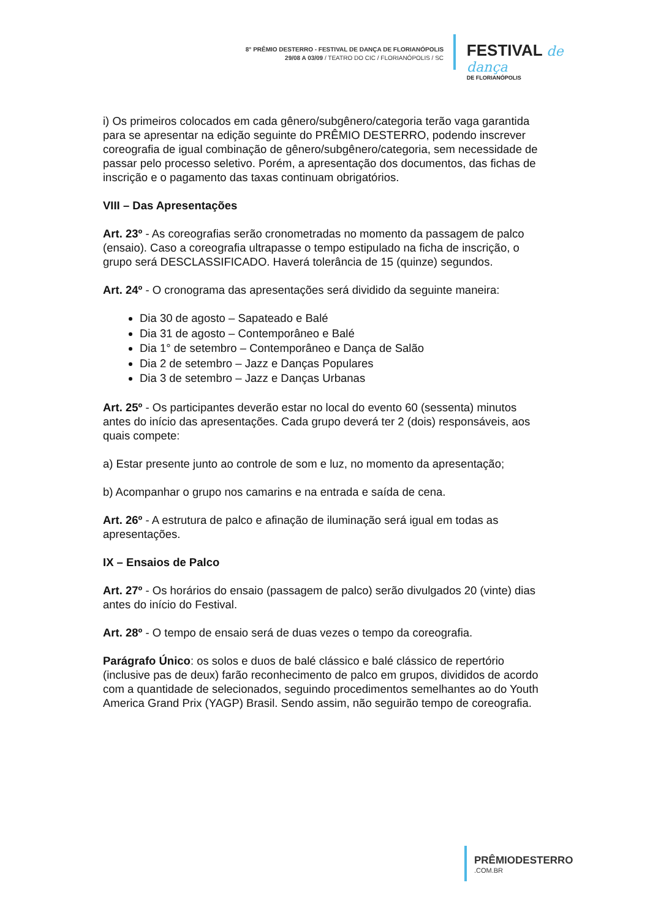8° PRÊMIO DESTERRO - FESTIVAL DE DANÇA DE FLORIANÓPOLIS
29/08 A 03/09 / TEATRO DO CIC / FLORIANÓPOLIS / SC
FESTIVAL de dança
DE FLORIANÓPOLIS
i) Os primeiros colocados em cada gênero/subgênero/categoria terão vaga garantida para se apresentar na edição seguinte do PRÊMIO DESTERRO, podendo inscrever coreografia de igual combinação de gênero/subgênero/categoria, sem necessidade de passar pelo processo seletivo. Porém, a apresentação dos documentos, das fichas de inscrição e o pagamento das taxas continuam obrigatórios.
VIII – Das Apresentações
Art. 23º - As coreografias serão cronometradas no momento da passagem de palco (ensaio). Caso a coreografia ultrapasse o tempo estipulado na ficha de inscrição, o grupo será DESCLASSIFICADO. Haverá tolerância de 15 (quinze) segundos.
Art. 24º - O cronograma das apresentações será dividido da seguinte maneira:
Dia 30 de agosto – Sapateado e Balé
Dia 31 de agosto – Contemporâneo e Balé
Dia 1° de setembro – Contemporâneo e Dança de Salão
Dia 2 de setembro – Jazz e Danças Populares
Dia 3 de setembro – Jazz e Danças Urbanas
Art. 25º - Os participantes deverão estar no local do evento 60 (sessenta) minutos antes do início das apresentações. Cada grupo deverá ter 2 (dois) responsáveis, aos quais compete:
a) Estar presente junto ao controle de som e luz, no momento da apresentação;
b) Acompanhar o grupo nos camarins e na entrada e saída de cena.
Art. 26º - A estrutura de palco e afinação de iluminação será igual em todas as apresentações.
IX – Ensaios de Palco
Art. 27º - Os horários do ensaio (passagem de palco) serão divulgados 20 (vinte) dias antes do início do Festival.
Art. 28º - O tempo de ensaio será de duas vezes o tempo da coreografia.
Parágrafo Único: os solos e duos de balé clássico e balé clássico de repertório (inclusive pas de deux) farão reconhecimento de palco em grupos, divididos de acordo com a quantidade de selecionados, seguindo procedimentos semelhantes ao do Youth America Grand Prix (YAGP) Brasil. Sendo assim, não seguirão tempo de coreografia.
PRÊMIODESTERRO.COM.BR